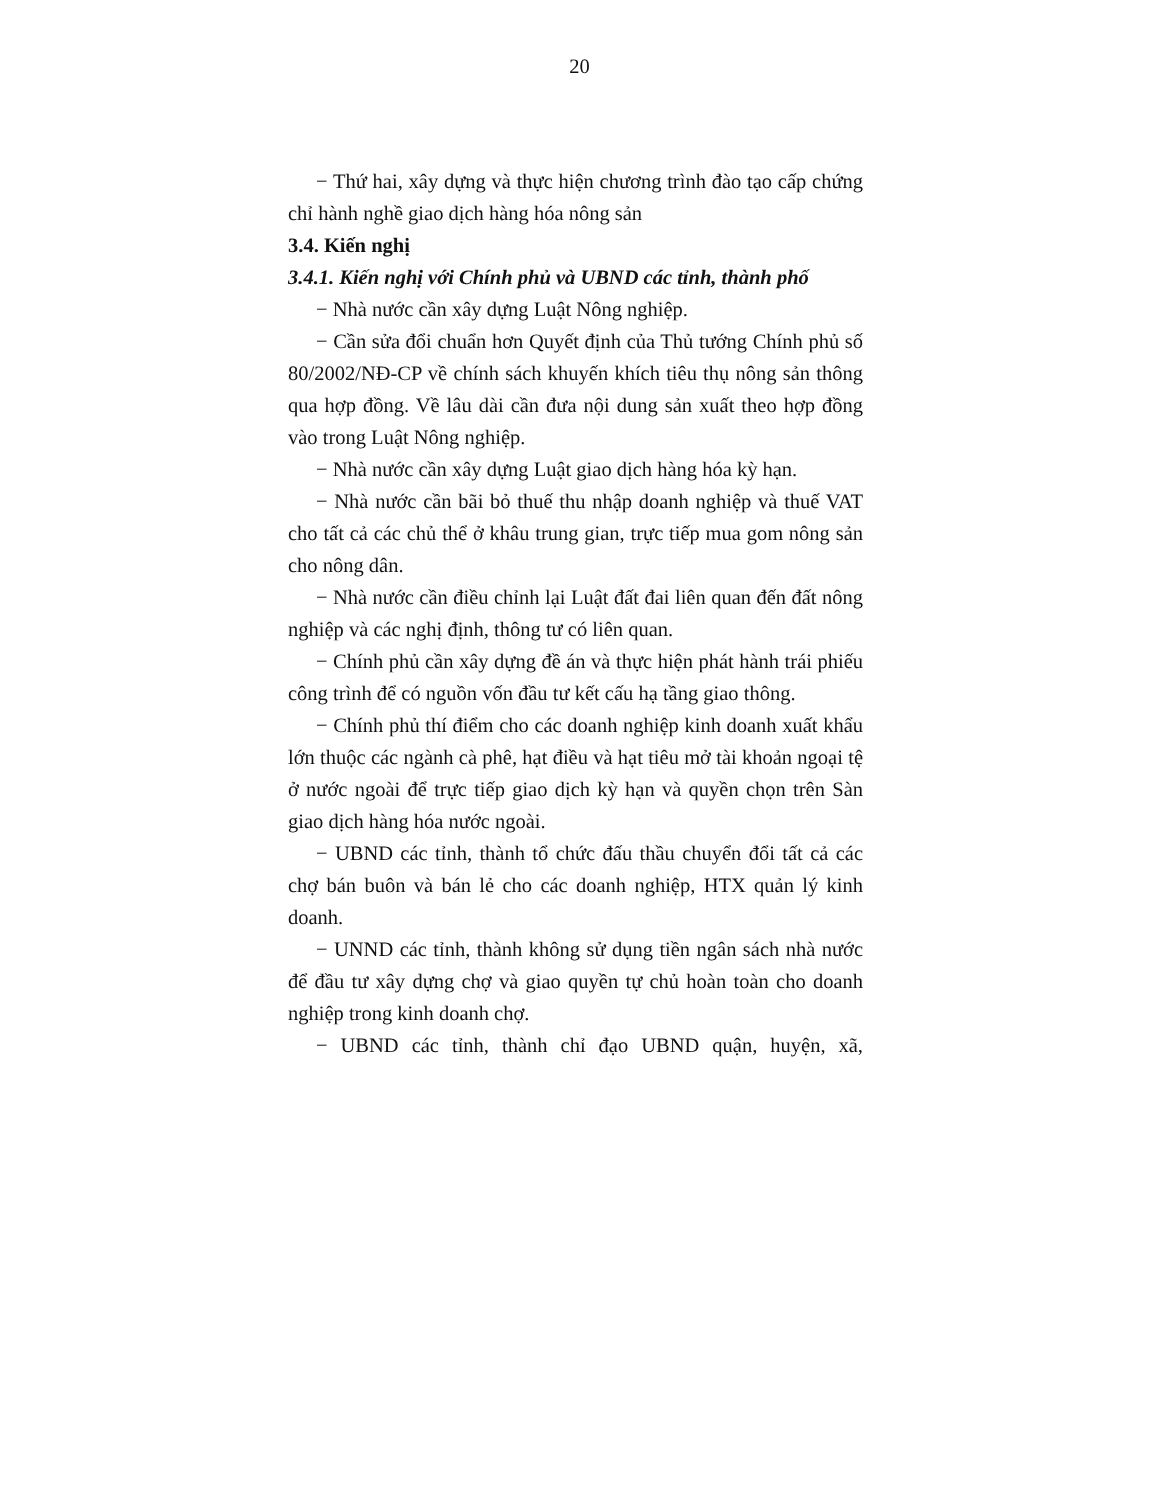20
− Thứ hai, xây dựng và thực hiện chương trình đào tạo cấp chứng chỉ hành nghề giao dịch hàng hóa nông sản
3.4. Kiến nghị
3.4.1. Kiến nghị với Chính phủ và UBND các tỉnh, thành phố
− Nhà nước cần xây dựng Luật Nông nghiệp.
− Cần sửa đổi chuẩn hơn Quyết định của Thủ tướng Chính phủ số 80/2002/NĐ-CP về chính sách khuyến khích tiêu thụ nông sản thông qua hợp đồng. Về lâu dài cần đưa nội dung sản xuất theo hợp đồng vào trong Luật Nông nghiệp.
− Nhà nước cần xây dựng Luật giao dịch hàng hóa kỳ hạn.
− Nhà nước cần bãi bỏ thuế thu nhập doanh nghiệp và thuế VAT cho tất cả các chủ thể ở khâu trung gian, trực tiếp mua gom nông sản cho nông dân.
− Nhà nước cần điều chỉnh lại Luật đất đai liên quan đến đất nông nghiệp và các nghị định, thông tư có liên quan.
− Chính phủ cần xây dựng đề án và thực hiện phát hành trái phiếu công trình để có nguồn vốn đầu tư kết cấu hạ tầng giao thông.
− Chính phủ thí điểm cho các doanh nghiệp kinh doanh xuất khẩu lớn thuộc các ngành cà phê, hạt điều và hạt tiêu mở tài khoản ngoại tệ ở nước ngoài để trực tiếp giao dịch kỳ hạn và quyền chọn trên Sàn giao dịch hàng hóa nước ngoài.
− UBND các tỉnh, thành tổ chức đấu thầu chuyển đổi tất cả các chợ bán buôn và bán lẻ cho các doanh nghiệp, HTX quản lý kinh doanh.
− UNND các tỉnh, thành không sử dụng tiền ngân sách nhà nước để đầu tư xây dựng chợ và giao quyền tự chủ hoàn toàn cho doanh nghiệp trong kinh doanh chợ.
− UBND các tỉnh, thành chỉ đạo UBND quận, huyện, xã,